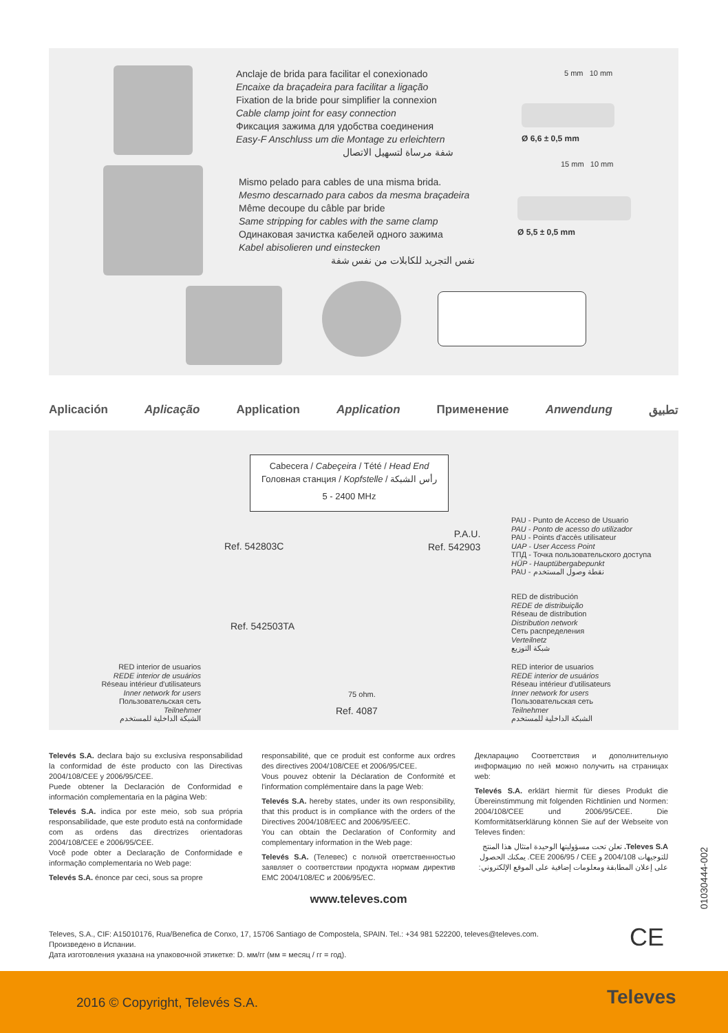Anclaje de brida para facilitar el conexionado
Encaixe da braçadeira para facilitar a ligação
Fixation de la bride pour simplifier la connexion
Cable clamp joint for easy connection
Фиксация зажима для удобства соединения
Easy-F Anschluss um die Montage zu erleichtern
شفة مرساة لتسهيل الاتصال
Mismo pelado para cables de una misma brida.
Mesmo descarnado para cabos da mesma braçadeira
Même decoupe du câble par bride
Same stripping for cables with the same clamp
Одинаковая зачистка кабелей одного зажима
Kabel abisolieren und einstecken
نفس التجريد للكابلات من نفس شفة
5 mm 10 mm
Ø 6,6 ± 0,5 mm
15 mm 10 mm
Ø 5,5 ± 0,5 mm
Aplicación Aplicação Application Application Применение Anwendung تطبيق
Cabecera / Cabeçeira / Tété / Head End
Головная станция / Kopfstelle / رأس الشبكة
5 - 2400 MHz
Ref. 542803C
P.A.U.
Ref. 542903
Ref. 542503TA
75 ohm.
Ref. 4087
RED interior de usuarios
REDE interior de usuários
Réseau intérieur d'utilisateurs
Inner network for users
Пользовательская сеть
Teilnehmer
الشبكة الداخلية للمستخدم
PAU - Punto de Acceso de Usuario
PAU - Ponto de acesso do utilizador
PAU - Points d'accès utilisateur
UAP - User Access Point
ТПД - Точка пользовательского доступа
HÜP - Hauptübergabepunkt
PAU - نقطة وصول المستخدم
RED de distribución
REDE de distribuição
Réseau de distribution
Distribution network
Сеть распределения
Verteilnetz
شبكة التوزيع
RED interior de usuarios
REDE interior de usuários
Réseau intérieur d'utilisateurs
Inner network for users
Пользовательская сеть
Teilnehmer
الشبكة الداخلية للمستخدم
Televés S.A. declara bajo su exclusiva responsabilidad la conformidad de éste producto con las Directivas 2004/108/CEE y 2006/95/CEE.
Puede obtener la Declaración de Conformidad e información complementaria en la página Web:
Televés S.A. indica por este meio, sob sua própria responsabilidade, que este produto está na conformidade com as ordens das directrizes orientadoras 2004/108/CEE e 2006/95/CEE.
Você pode obter a Declaração de Conformidade e informação complementaria no Web page:
Televés S.A. énonce par ceci, sous sa propre
responsabilité, que ce produit est conforme aux ordres des directives 2004/108/CEE et 2006/95/CEE.
Vous pouvez obtenir la Déclaration de Conformité et l'information complémentaire dans la page Web:
Televés S.A. hereby states, under its own responsibility, that this product is in compliance with the orders of the Directives 2004/108/EEC and 2006/95/EEC.
You can obtain the Declaration of Conformity and complementary information in the Web page:
Televés S.A. (Телевес) с полной ответственностью заявляет о соответствии продукта нормам директив EMC 2004/108/EC и 2006/95/EC.
www.televes.com
Декларацию Соответствия и дополнительную информацию по ней можно получить на страницах web:
Televés S.A. erklärt hiermit für dieses Produkt die Übereinstimmung mit folgenden Richtlinien und Normen: 2004/108/CEE und 2006/95/CEE. Die Komformitätserklärung können Sie auf der Webseite von Televes finden:
Televes S.A. تعلن تحت مسؤوليتها الوحيدة امتثال هذا المنتج للتوجيهات 2004/108 و CEE 2006/95 / CEE. يمكنك الحصول على إعلان المطابقة ومعلومات إضافية على الموقع الإلكتروني:
01030444-002
CE
Televes, S.A., CIF: A15010176, Rua/Benefica de Conxo, 17, 15706 Santiago de Compostela, SPAIN. Tel.: +34 981 522200, televes@televes.com.
Произведено в Испании.
Дата изготовления указана на упаковочной этикетке: D. мм/гг (мм = месяц / гг = год).
2016 © Copyright, Televés S.A. Televes